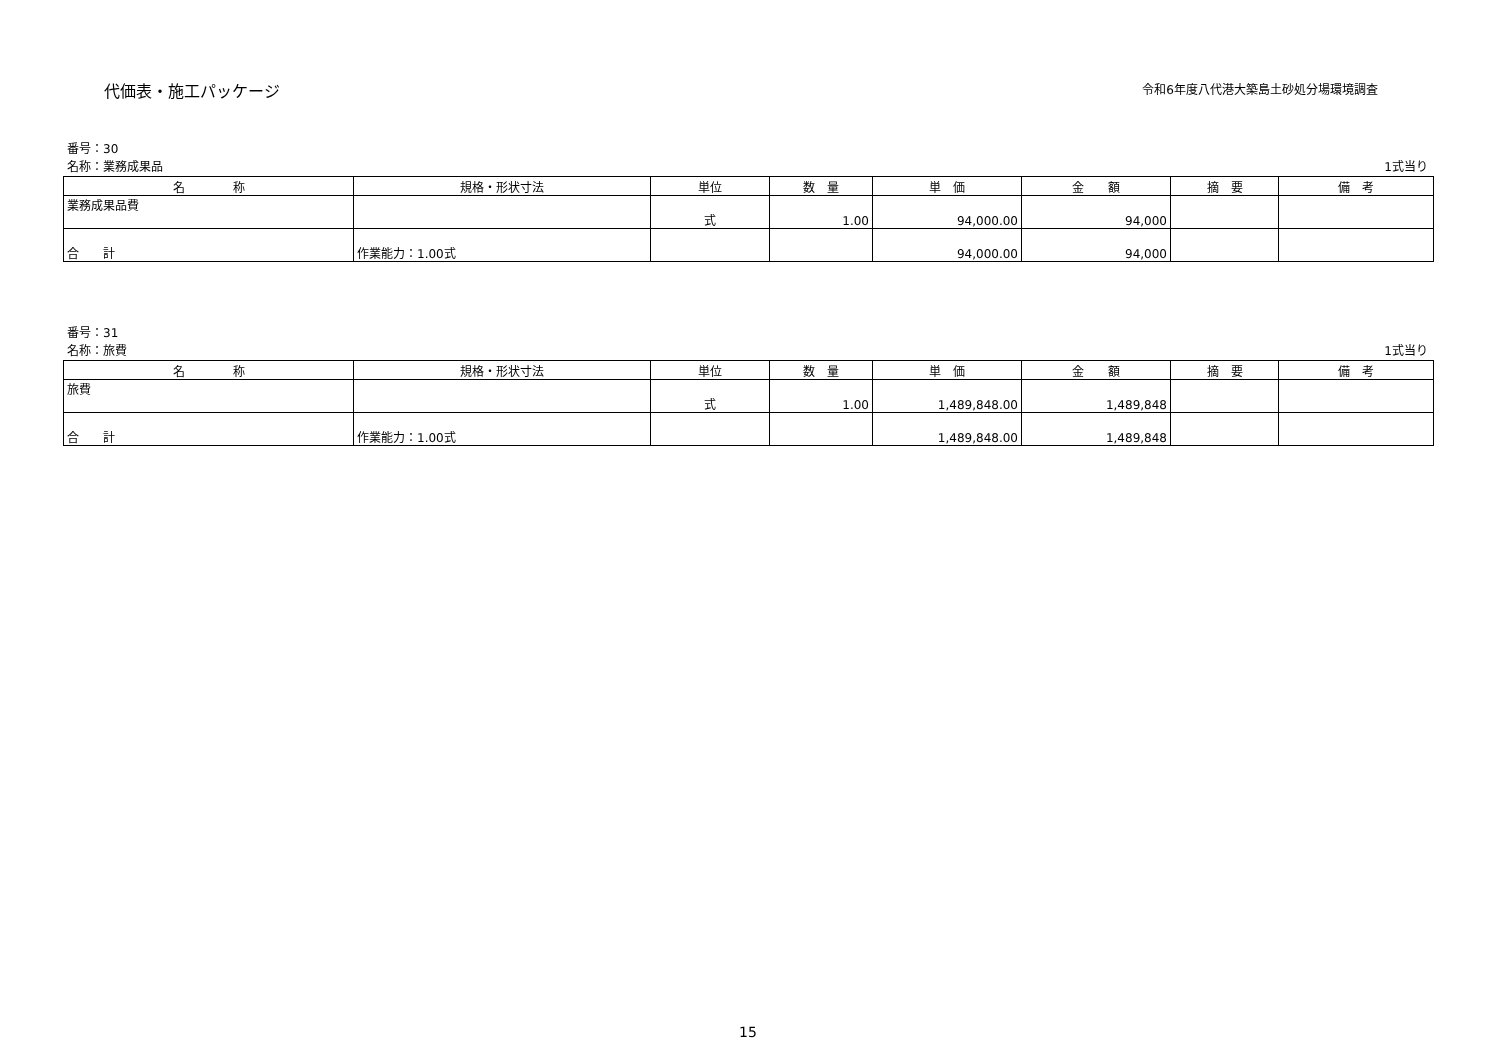代価表・施工パッケージ
令和6年度八代港大築島土砂処分場環境調査
番号：30
名称：業務成果品 1式当り
| 名 称 | 規格・形状寸法 | 単位 | 数 量 | 単 価 | 金 額 | 摘 要 | 備 考 |
| --- | --- | --- | --- | --- | --- | --- | --- |
| 業務成果品費 | | 式 | 1.00 | 94,000.00 | 94,000 | | |
| 合 計 | 作業能力：1.00式 | | | 94,000.00 | 94,000 | | |
番号：31
名称：旅費 1式当り
| 名 称 | 規格・形状寸法 | 単位 | 数 量 | 単 価 | 金 額 | 摘 要 | 備 考 |
| --- | --- | --- | --- | --- | --- | --- | --- |
| 旅費 | | 式 | 1.00 | 1,489,848.00 | 1,489,848 | | |
| 合 計 | 作業能力：1.00式 | | | 1,489,848.00 | 1,489,848 | | |
15